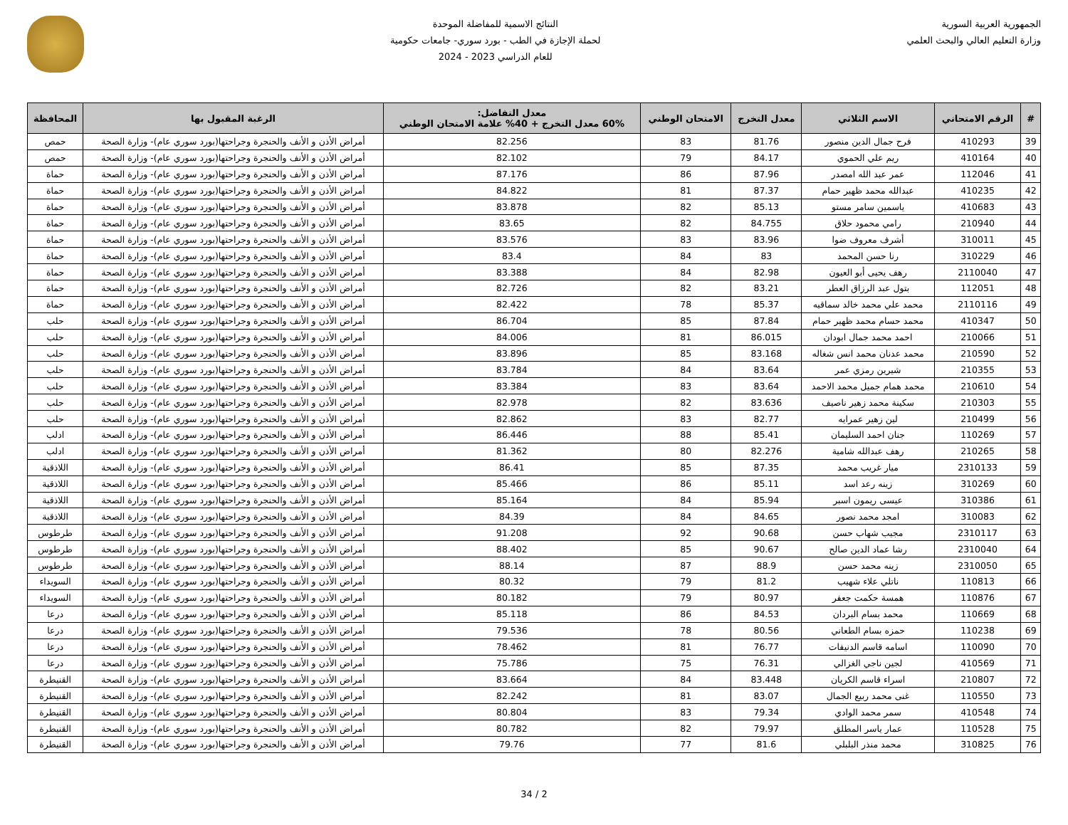الجمهورية العربية السورية
وزارة التعليم العالي والبحث العلمي
النتائج الاسمية للمفاضلة الموحدة
لحملة الإجازة في الطب - بورد سوري- جامعات حكومية
للعام الدراسي 2023 - 2024
| # | الرقم الامتحاني | الاسم الثلاثي | معدل التخرج | الامتحان الوطني | معدل التفاضل: 60% معدل التخرج + 40% علامة الامتحان الوطني | الرغبة المقبول بها | المحافظة |
| --- | --- | --- | --- | --- | --- | --- | --- |
| 39 | 410293 | فرح جمال الدين منصور | 81.76 | 83 | 82.256 | أمراض الأذن و الأنف والحنجرة وجراحتها(بورد سوري عام)- وزارة الصحة | حمص |
| 40 | 410164 | ريم علي الحموي | 84.17 | 79 | 82.102 | أمراض الأذن و الأنف والحنجرة وجراحتها(بورد سوري عام)- وزارة الصحة | حمص |
| 41 | 112046 | عمر عبد الله امصدر | 87.96 | 86 | 87.176 | أمراض الأذن و الأنف والحنجرة وجراحتها(بورد سوري عام)- وزارة الصحة | حماة |
| 42 | 410235 | عبدالله محمد ظهير حمام | 87.37 | 81 | 84.822 | أمراض الأذن و الأنف والحنجرة وجراحتها(بورد سوري عام)- وزارة الصحة | حماة |
| 43 | 410683 | ياسمين سامر مستو | 85.13 | 82 | 83.878 | أمراض الأذن و الأنف والحنجرة وجراحتها(بورد سوري عام)- وزارة الصحة | حماة |
| 44 | 210940 | رامي محمود حلاق | 84.755 | 82 | 83.65 | أمراض الأذن و الأنف والحنجرة وجراحتها(بورد سوري عام)- وزارة الصحة | حماة |
| 45 | 310011 | أشرف معروف ضوا | 83.96 | 83 | 83.576 | أمراض الأذن و الأنف والحنجرة وجراحتها(بورد سوري عام)- وزارة الصحة | حماة |
| 46 | 310229 | رنا حسن المحمد | 83 | 84 | 83.4 | أمراض الأذن و الأنف والحنجرة وجراحتها(بورد سوري عام)- وزارة الصحة | حماة |
| 47 | 2110040 | رهف يحيى أبو العيون | 82.98 | 84 | 83.388 | أمراض الأذن و الأنف والحنجرة وجراحتها(بورد سوري عام)- وزارة الصحة | حماة |
| 48 | 112051 | بتول عبد الرزاق العطر | 83.21 | 82 | 82.726 | أمراض الأذن و الأنف والحنجرة وجراحتها(بورد سوري عام)- وزارة الصحة | حماة |
| 49 | 2110116 | محمد علي محمد خالد سماقيه | 85.37 | 78 | 82.422 | أمراض الأذن و الأنف والحنجرة وجراحتها(بورد سوري عام)- وزارة الصحة | حماة |
| 50 | 410347 | محمد حسام محمد ظهير حمام | 87.84 | 85 | 86.704 | أمراض الأذن و الأنف والحنجرة وجراحتها(بورد سوري عام)- وزارة الصحة | حلب |
| 51 | 210066 | احمد محمد جمال ابودان | 86.015 | 81 | 84.006 | أمراض الأذن و الأنف والحنجرة وجراحتها(بورد سوري عام)- وزارة الصحة | حلب |
| 52 | 210590 | محمد عدنان محمد انس شغاله | 83.168 | 85 | 83.896 | أمراض الأذن و الأنف والحنجرة وجراحتها(بورد سوري عام)- وزارة الصحة | حلب |
| 53 | 210355 | شيرين رمزي عمر | 83.64 | 84 | 83.784 | أمراض الأذن و الأنف والحنجرة وجراحتها(بورد سوري عام)- وزارة الصحة | حلب |
| 54 | 210610 | محمد همام جميل محمد الاحمد | 83.64 | 83 | 83.384 | أمراض الأذن و الأنف والحنجرة وجراحتها(بورد سوري عام)- وزارة الصحة | حلب |
| 55 | 210303 | سكينة محمد زهير ناصيف | 83.636 | 82 | 82.978 | أمراض الأذن و الأنف والحنجرة وجراحتها(بورد سوري عام)- وزارة الصحة | حلب |
| 56 | 210499 | لين زهير عمرايه | 82.77 | 83 | 82.862 | أمراض الأذن و الأنف والحنجرة وجراحتها(بورد سوري عام)- وزارة الصحة | حلب |
| 57 | 110269 | جنان احمد السليمان | 85.41 | 88 | 86.446 | أمراض الأذن و الأنف والحنجرة وجراحتها(بورد سوري عام)- وزارة الصحة | ادلب |
| 58 | 210265 | رهف عبدالله شامية | 82.276 | 80 | 81.362 | أمراض الأذن و الأنف والحنجرة وجراحتها(بورد سوري عام)- وزارة الصحة | ادلب |
| 59 | 2310133 | ميار غريب محمد | 87.35 | 85 | 86.41 | أمراض الأذن و الأنف والحنجرة وجراحتها(بورد سوري عام)- وزارة الصحة | اللاذقية |
| 60 | 310269 | زينه رعد اسد | 85.11 | 86 | 85.466 | أمراض الأذن و الأنف والحنجرة وجراحتها(بورد سوري عام)- وزارة الصحة | اللاذقية |
| 61 | 310386 | عيسى ريمون اسبر | 85.94 | 84 | 85.164 | أمراض الأذن و الأنف والحنجرة وجراحتها(بورد سوري عام)- وزارة الصحة | اللاذقية |
| 62 | 310083 | امجد محمد نصور | 84.65 | 84 | 84.39 | أمراض الأذن و الأنف والحنجرة وجراحتها(بورد سوري عام)- وزارة الصحة | اللاذقية |
| 63 | 2310117 | مجيب شهاب حسن | 90.68 | 92 | 91.208 | أمراض الأذن و الأنف والحنجرة وجراحتها(بورد سوري عام)- وزارة الصحة | طرطوس |
| 64 | 2310040 | رشا عماد الدين صالح | 90.67 | 85 | 88.402 | أمراض الأذن و الأنف والحنجرة وجراحتها(بورد سوري عام)- وزارة الصحة | طرطوس |
| 65 | 2310050 | زينه محمد حسن | 88.9 | 87 | 88.14 | أمراض الأذن و الأنف والحنجرة وجراحتها(بورد سوري عام)- وزارة الصحة | طرطوس |
| 66 | 110813 | ناتلي علاء شهيب | 81.2 | 79 | 80.32 | أمراض الأذن و الأنف والحنجرة وجراحتها(بورد سوري عام)- وزارة الصحة | السويداء |
| 67 | 110876 | همسة حكمت جعفر | 80.97 | 79 | 80.182 | أمراض الأذن و الأنف والحنجرة وجراحتها(بورد سوري عام)- وزارة الصحة | السويداء |
| 68 | 110669 | محمد بسام البردان | 84.53 | 86 | 85.118 | أمراض الأذن و الأنف والحنجرة وجراحتها(بورد سوري عام)- وزارة الصحة | درعا |
| 69 | 110238 | حمزه بسام الطعاني | 80.56 | 78 | 79.536 | أمراض الأذن و الأنف والحنجرة وجراحتها(بورد سوري عام)- وزارة الصحة | درعا |
| 70 | 110090 | اسامه قاسم الدنيفات | 76.77 | 81 | 78.462 | أمراض الأذن و الأنف والحنجرة وجراحتها(بورد سوري عام)- وزارة الصحة | درعا |
| 71 | 410569 | لجين ناجي الغزالي | 76.31 | 75 | 75.786 | أمراض الأذن و الأنف والحنجرة وجراحتها(بورد سوري عام)- وزارة الصحة | درعا |
| 72 | 210807 | اسراء قاسم الكريان | 83.448 | 84 | 83.664 | أمراض الأذن و الأنف والحنجرة وجراحتها(بورد سوري عام)- وزارة الصحة | القنيطرة |
| 73 | 110550 | غنى محمد ربيع الجمال | 83.07 | 81 | 82.242 | أمراض الأذن و الأنف والحنجرة وجراحتها(بورد سوري عام)- وزارة الصحة | القنيطرة |
| 74 | 410548 | سمر محمد الوادي | 79.34 | 83 | 80.804 | أمراض الأذن و الأنف والحنجرة وجراحتها(بورد سوري عام)- وزارة الصحة | القنيطرة |
| 75 | 110528 | عمار ياسر المطلق | 79.97 | 82 | 80.782 | أمراض الأذن و الأنف والحنجرة وجراحتها(بورد سوري عام)- وزارة الصحة | القنيطرة |
| 76 | 310825 | محمد منذر البلبلي | 81.6 | 77 | 79.76 | أمراض الأذن و الأنف والحنجرة وجراحتها(بورد سوري عام)- وزارة الصحة | القنيطرة |
2 / 34